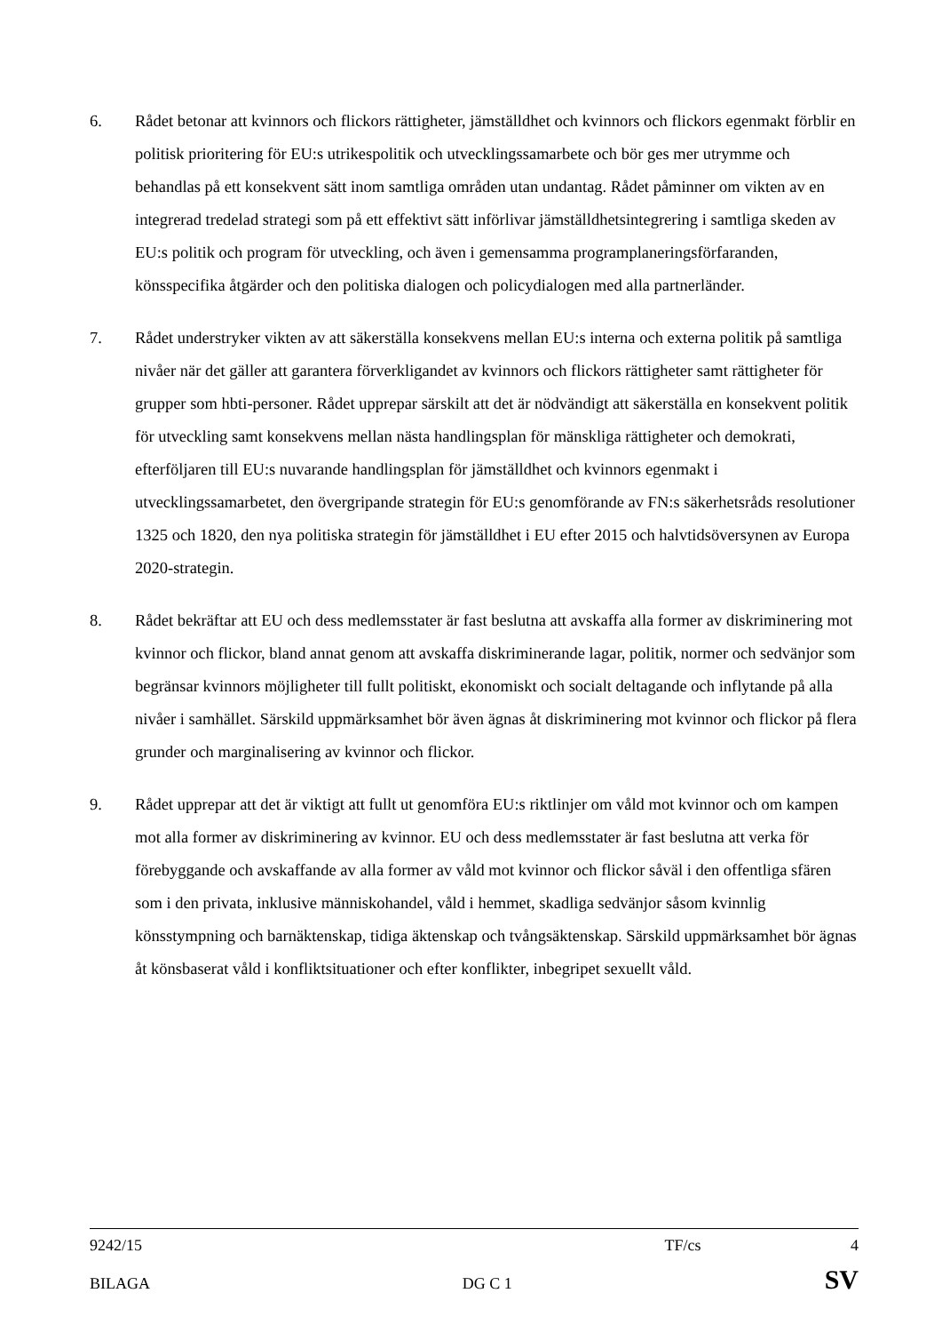6. Rådet betonar att kvinnors och flickors rättigheter, jämställdhet och kvinnors och flickors egenmakt förblir en politisk prioritering för EU:s utrikespolitik och utvecklingssamarbete och bör ges mer utrymme och behandlas på ett konsekvent sätt inom samtliga områden utan undantag. Rådet påminner om vikten av en integrerad tredelad strategi som på ett effektivt sätt införlivar jämställdhetsintegrering i samtliga skeden av EU:s politik och program för utveckling, och även i gemensamma programplaneringsförfaranden, könsspecifika åtgärder och den politiska dialogen och policydialogen med alla partnerländer.
7. Rådet understryker vikten av att säkerställa konsekvens mellan EU:s interna och externa politik på samtliga nivåer när det gäller att garantera förverkligandet av kvinnors och flickors rättigheter samt rättigheter för grupper som hbti-personer. Rådet upprepar särskilt att det är nödvändigt att säkerställa en konsekvent politik för utveckling samt konsekvens mellan nästa handlingsplan för mänskliga rättigheter och demokrati, efterföljaren till EU:s nuvarande handlingsplan för jämställdhet och kvinnors egenmakt i utvecklingssamarbetet, den övergripande strategin för EU:s genomförande av FN:s säkerhetsråds resolutioner 1325 och 1820, den nya politiska strategin för jämställdhet i EU efter 2015 och halvtidsöversynen av Europa 2020-strategin.
8. Rådet bekräftar att EU och dess medlemsstater är fast beslutna att avskaffa alla former av diskriminering mot kvinnor och flickor, bland annat genom att avskaffa diskriminerande lagar, politik, normer och sedvänjor som begränsar kvinnors möjligheter till fullt politiskt, ekonomiskt och socialt deltagande och inflytande på alla nivåer i samhället. Särskild uppmärksamhet bör även ägnas åt diskriminering mot kvinnor och flickor på flera grunder och marginalisering av kvinnor och flickor.
9. Rådet upprepar att det är viktigt att fullt ut genomföra EU:s riktlinjer om våld mot kvinnor och om kampen mot alla former av diskriminering av kvinnor. EU och dess medlemsstater är fast beslutna att verka för förebyggande och avskaffande av alla former av våld mot kvinnor och flickor såväl i den offentliga sfären som i den privata, inklusive människohandel, våld i hemmet, skadliga sedvänjor såsom kvinnlig könsstympning och barnäktenskap, tidiga äktenskap och tvångsäktenskap. Särskild uppmärksamhet bör ägnas åt könsbaserat våld i konfliktsituationer och efter konflikter, inbegripet sexuellt våld.
9242/15 TF/cs 4
BILAGA DG C 1 SV